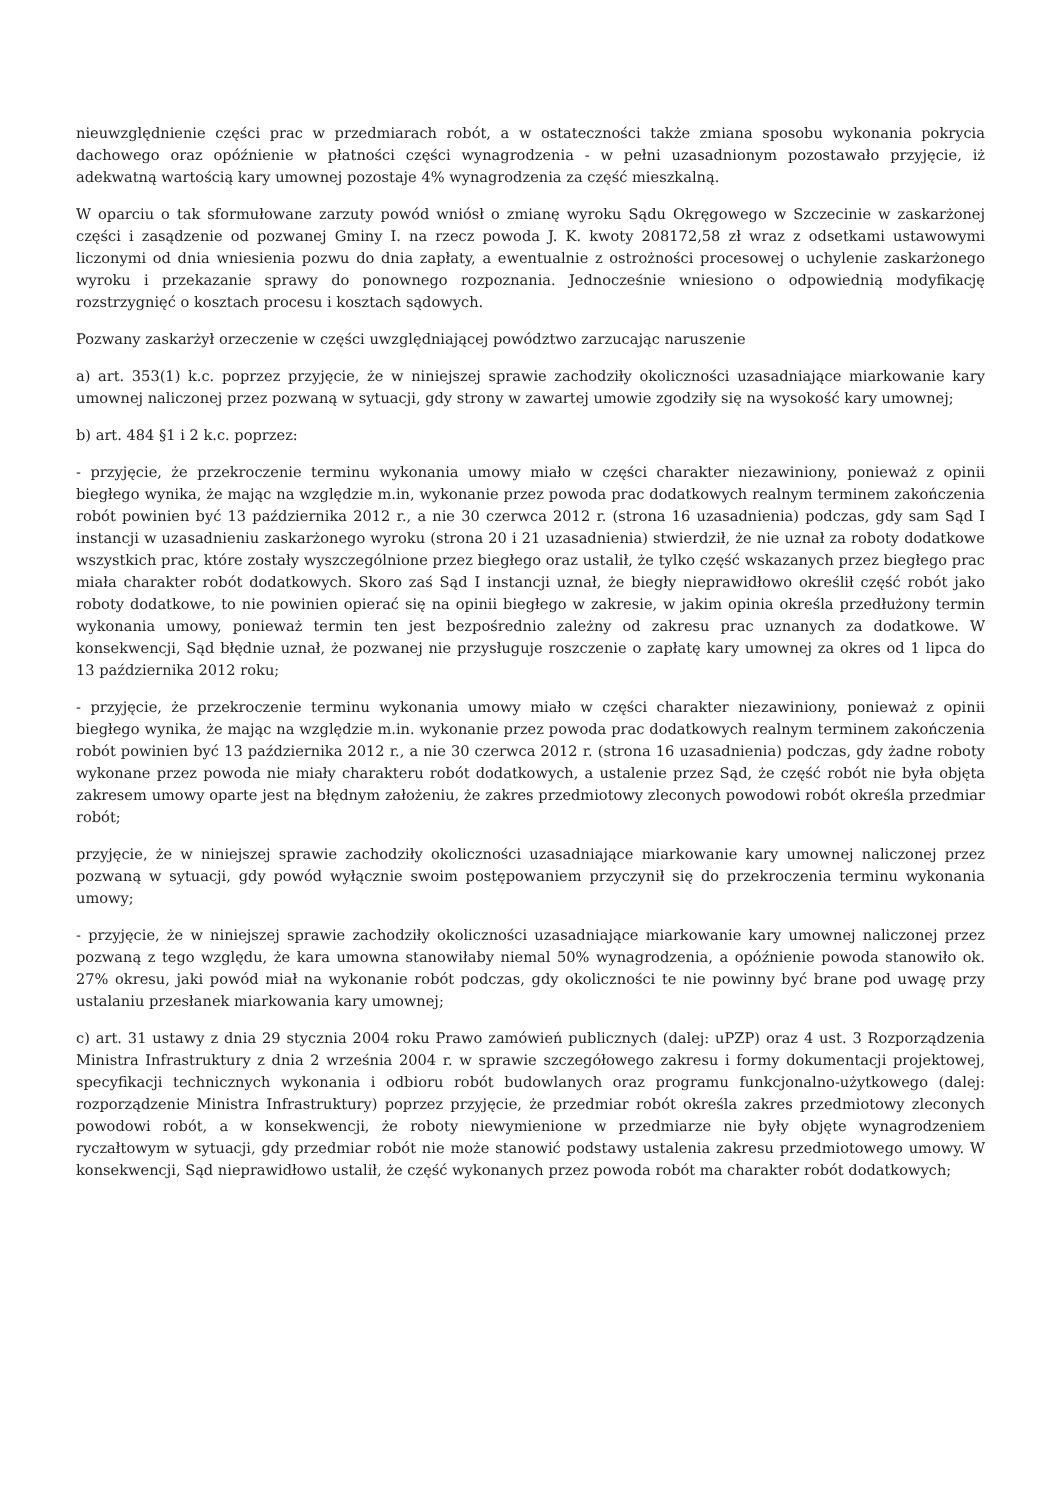nieuwzględnienie części prac w przedmiarach robót, a w ostateczności także zmiana sposobu wykonania pokrycia dachowego oraz opóźnienie w płatności części wynagrodzenia - w pełni uzasadnionym pozostawało przyjęcie, iż adekwatną wartością kary umownej pozostaje 4% wynagrodzenia za część mieszkalną.
W oparciu o tak sformułowane zarzuty powód wniósł o zmianę wyroku Sądu Okręgowego w Szczecinie w zaskarżonej części i zasądzenie od pozwanej Gminy I. na rzecz powoda J. K. kwoty 208172,58 zł wraz z odsetkami ustawowymi liczonymi od dnia wniesienia pozwu do dnia zapłaty, a ewentualnie z ostrożności procesowej o uchylenie zaskarżonego wyroku i przekazanie sprawy do ponownego rozpoznania. Jednocześnie wniesiono o odpowiednią modyfikację rozstrzygnięć o kosztach procesu i kosztach sądowych.
Pozwany zaskarżył orzeczenie w części uwzględniającej powództwo zarzucając naruszenie
a) art. 353(1) k.c. poprzez przyjęcie, że w niniejszej sprawie zachodziły okoliczności uzasadniające miarkowanie kary umownej naliczonej przez pozwaną w sytuacji, gdy strony w zawartej umowie zgodziły się na wysokość kary umownej;
b) art. 484 §1 i 2 k.c. poprzez:
- przyjęcie, że przekroczenie terminu wykonania umowy miało w części charakter niezawiniony, ponieważ z opinii biegłego wynika, że mając na względzie m.in, wykonanie przez powoda prac dodatkowych realnym terminem zakończenia robót powinien być 13 października 2012 r., a nie 30 czerwca 2012 r. (strona 16 uzasadnienia) podczas, gdy sam Sąd I instancji w uzasadnieniu zaskarżonego wyroku (strona 20 i 21 uzasadnienia) stwierdził, że nie uznał za roboty dodatkowe wszystkich prac, które zostały wyszczególnione przez biegłego oraz ustalił, że tylko część wskazanych przez biegłego prac miała charakter robót dodatkowych. Skoro zaś Sąd I instancji uznał, że biegły nieprawidłowo określił część robót jako roboty dodatkowe, to nie powinien opierać się na opinii biegłego w zakresie, w jakim opinia określa przedłużony termin wykonania umowy, ponieważ termin ten jest bezpośrednio zależny od zakresu prac uznanych za dodatkowe. W konsekwencji, Sąd błędnie uznał, że pozwanej nie przysługuje roszczenie o zapłatę kary umownej za okres od 1 lipca do 13 października 2012 roku;
- przyjęcie, że przekroczenie terminu wykonania umowy miało w części charakter niezawiniony, ponieważ z opinii biegłego wynika, że mając na względzie m.in. wykonanie przez powoda prac dodatkowych realnym terminem zakończenia robót powinien być 13 października 2012 r., a nie 30 czerwca 2012 r. (strona 16 uzasadnienia) podczas, gdy żadne roboty wykonane przez powoda nie miały charakteru robót dodatkowych, a ustalenie przez Sąd, że część robót nie była objęta zakresem umowy oparte jest na błędnym założeniu, że zakres przedmiotowy zleconych powodowi robót określa przedmiar robót;
przyjęcie, że w niniejszej sprawie zachodziły okoliczności uzasadniające miarkowanie kary umownej naliczonej przez pozwaną w sytuacji, gdy powód wyłącznie swoim postępowaniem przyczynił się do przekroczenia terminu wykonania umowy;
- przyjęcie, że w niniejszej sprawie zachodziły okoliczności uzasadniające miarkowanie kary umownej naliczonej przez pozwaną z tego względu, że kara umowna stanowiłaby niemal 50% wynagrodzenia, a opóźnienie powoda stanowiło ok. 27% okresu, jaki powód miał na wykonanie robót podczas, gdy okoliczności te nie powinny być brane pod uwagę przy ustalaniu przesłanek miarkowania kary umownej;
c) art. 31 ustawy z dnia 29 stycznia 2004 roku Prawo zamówień publicznych (dalej: uPZP) oraz 4 ust. 3 Rozporządzenia Ministra Infrastruktury z dnia 2 września 2004 r. w sprawie szczegółowego zakresu i formy dokumentacji projektowej, specyfikacji technicznych wykonania i odbioru robót budowlanych oraz programu funkcjonalno-użytkowego (dalej: rozporządzenie Ministra Infrastruktury) poprzez przyjęcie, że przedmiar robót określa zakres przedmiotowy zleconych powodowi robót, a w konsekwencji, że roboty niewymienione w przedmiarze nie były objęte wynagrodzeniem ryczałtowym w sytuacji, gdy przedmiar robót nie może stanowić podstawy ustalenia zakresu przedmiotowego umowy. W konsekwencji, Sąd nieprawidłowo ustalił, że część wykonanych przez powoda robót ma charakter robót dodatkowych;